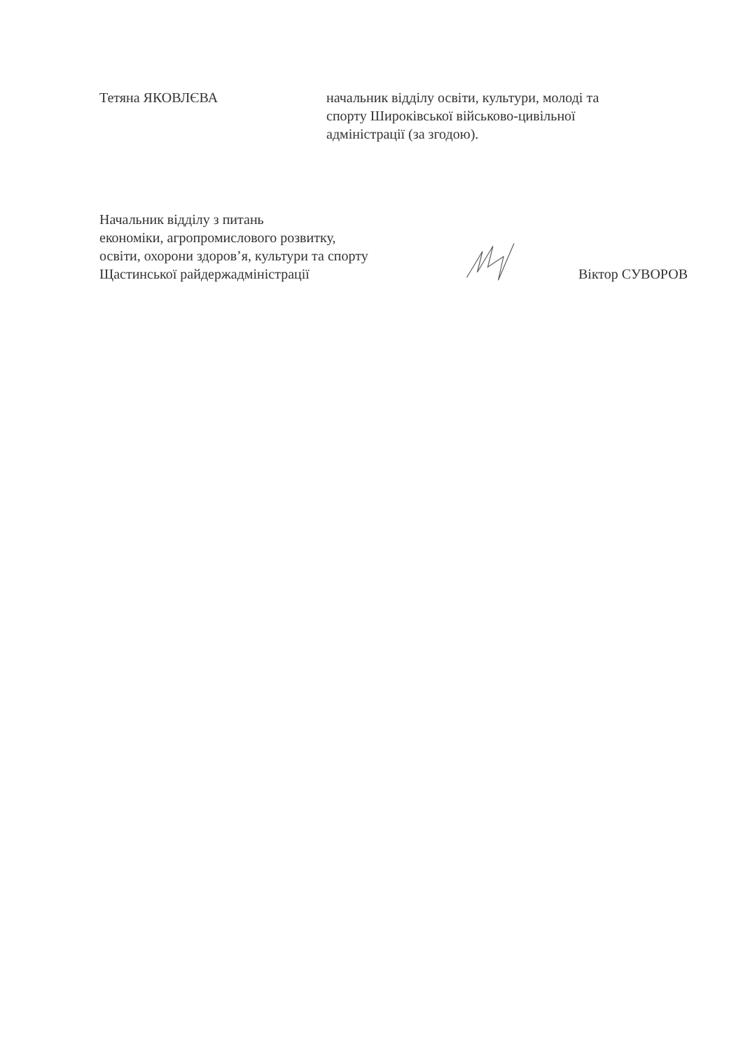Тетяна ЯКОВЛЄВА начальник відділу освіти, культури, молоді та
спорту Широківської військово-цивільної
адміністрації (за згодою).
Начальник відділу з питань
економіки, агропромислового розвитку,
освіти, охорони здоров’я, культури та спорту
Щастинської райдержадміністрації
Віктор СУВОРОВ